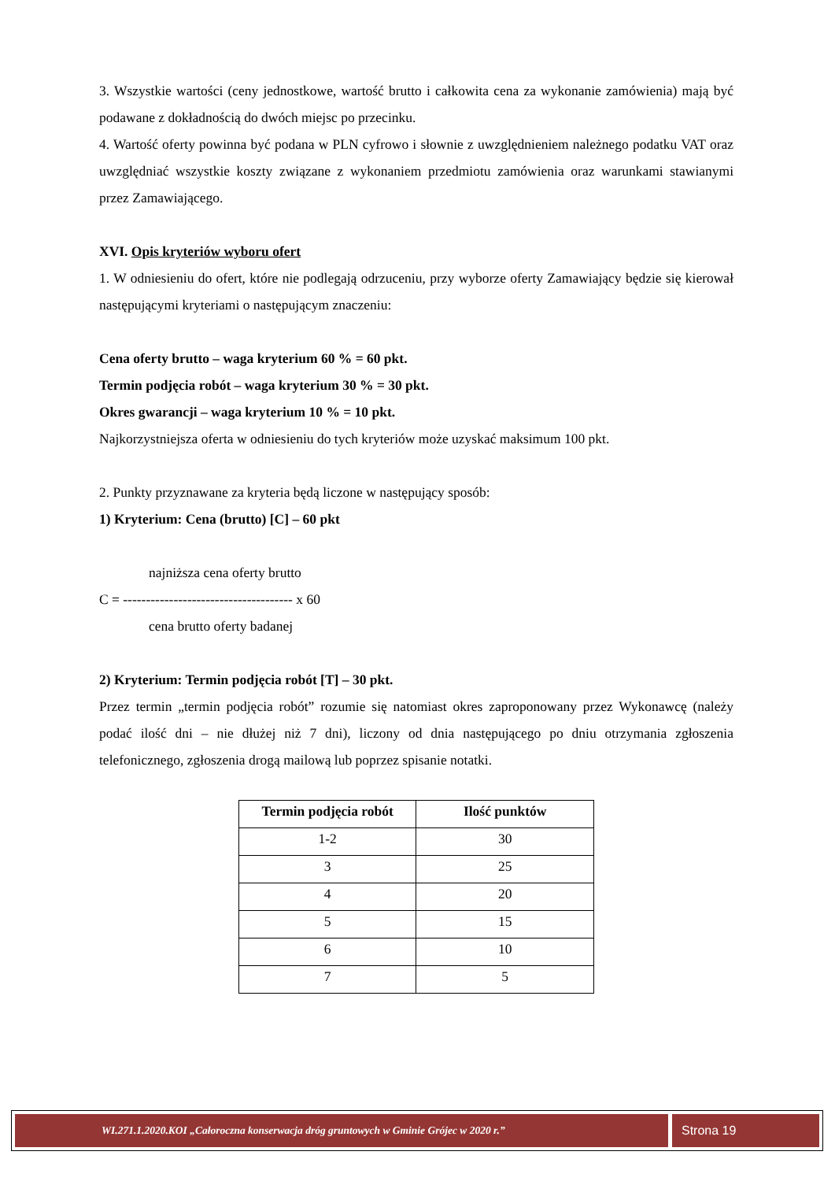3. Wszystkie wartości (ceny jednostkowe, wartość brutto i całkowita cena za wykonanie zamówienia) mają być podawane z dokładnością do dwóch miejsc po przecinku.
4. Wartość oferty powinna być podana w PLN cyfrowo i słownie z uwzględnieniem należnego podatku VAT oraz uwzględniać wszystkie koszty związane z wykonaniem przedmiotu zamówienia oraz warunkami stawianymi przez Zamawiającego.
XVI. Opis kryteriów wyboru ofert
1. W odniesieniu do ofert, które nie podlegają odrzuceniu, przy wyborze oferty Zamawiający będzie się kierował następującymi kryteriami o następującym znaczeniu:
Cena oferty brutto – waga kryterium 60 % = 60 pkt.
Termin podjęcia robót – waga kryterium 30 % = 30 pkt.
Okres gwarancji – waga kryterium 10 % = 10 pkt.
Najkorzystniejsza oferta w odniesieniu do tych kryteriów może uzyskać maksimum 100 pkt.
2. Punkty przyznawane za kryteria będą liczone w następujący sposób:
1) Kryterium: Cena (brutto) [C] – 60 pkt
najniższa cena oferty brutto
C = ------------------------------------- x 60
cena brutto oferty badanej
2) Kryterium: Termin podjęcia robót [T] – 30 pkt.
Przez termin „termin podjęcia robót” rozumie się natomiast okres zaproponowany przez Wykonawcę (należy podać ilość dni – nie dłużej niż 7 dni), liczony od dnia następującego po dniu otrzymania zgłoszenia telefonicznego, zgłoszenia drogą mailową lub poprzez spisanie notatki.
| Termin podjęcia robót | Ilość punktów |
| --- | --- |
| 1-2 | 30 |
| 3 | 25 |
| 4 | 20 |
| 5 | 15 |
| 6 | 10 |
| 7 | 5 |
WI.271.1.2020.KOI „Całoroczna konserwacja dróg gruntowych w Gminie Grójec w 2020 r.”
Strona 19